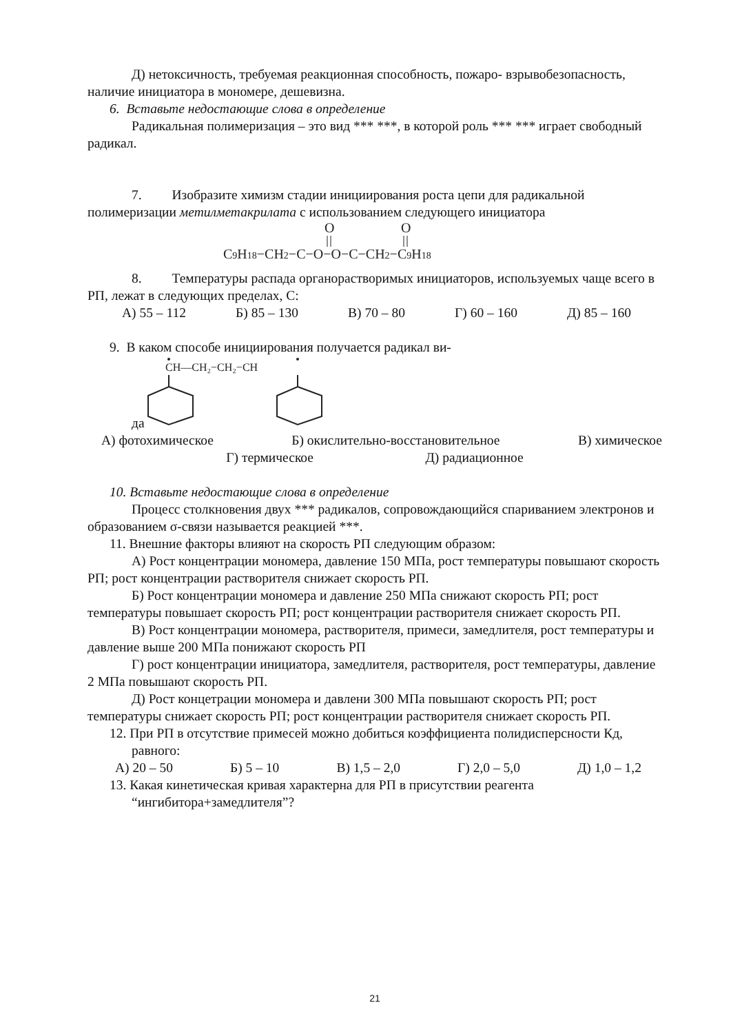Д) нетоксичность, требуемая реакционная способность, пожаро- взрывобезопасность, наличие инициатора в мономере, дешевизна.
6. Вставьте недостающие слова в определение
Радикальная полимеризация – это вид *** ***, в которой роль *** *** играет свободный радикал.
7. Изобразите химизм стадии инициирования роста цепи для радикальной полимеризации метилметакрилата с использованием следующего инициатора
C9H18−CH2−C−O−O−C−CH2−C9H18
O
O
8. Температуры распада органорастворимых инициаторов, используемых чаще всего в РП, лежат в следующих пределах, С:
А) 55 – 112 Б) 85 – 130 В) 70 – 80 Г) 60 – 160 Д) 85 – 160
9. В каком способе инициирования получается радикал ви-
да
CH—CH₂−CH₂−CH
А) фотохимическое Б) окислительно-восстановительное В) химическое
Г) термическое Д) радиационное
10. Вставьте недостающие слова в определение
Процесс столкновения двух *** радикалов, сопровождающийся спариванием электронов и образованием σ-связи называется реакцией ***.
11. Внешние факторы влияют на скорость РП следующим образом:
А) Рост концентрации мономера, давление 150 МПа, рост температуры повышают скорость РП; рост концентрации растворителя снижает скорость РП.
Б) Рост концентрации мономера и давление 250 МПа снижают скорость РП; рост температуры повышает скорость РП; рост концентрации растворителя снижает скорость РП.
В) Рост концентрации мономера, растворителя, примеси, замедлителя, рост температуры и давление выше 200 МПа понижают скорость РП
Г) рост концентрации инициатора, замедлителя, растворителя, рост температуры, давление 2 МПа повышают скорость РП.
Д) Рост концетрации мономера и давлени 300 МПа повышают скорость РП; рост температуры снижает скорость РП; рост концентрации растворителя снижает скорость РП.
12. При РП в отсутствие примесей можно добиться коэффициента полидисперсности Кд, равного:
А) 20 – 50 Б) 5 – 10 В) 1,5 – 2,0 Г) 2,0 – 5,0 Д) 1,0 – 1,2
13. Какая кинетическая кривая характерна для РП в присутствии реагента “ингибитора+замедлителя”?
21